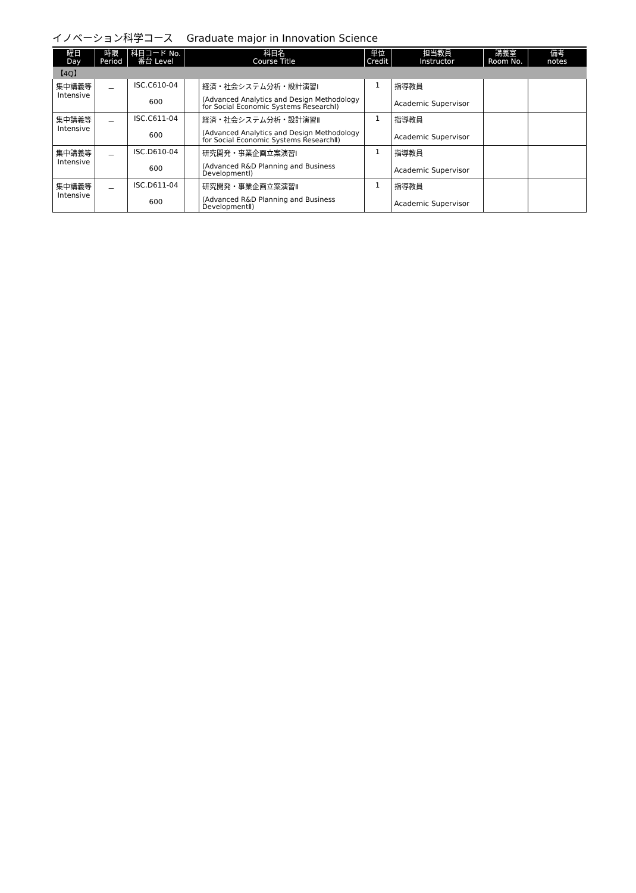イノベーション科学コース　 Graduate major in Innovation Science
| 曜日 Day | 時限 Period | 科目コード No. 番台 Level | 科目名 Course Title | | 単位 Credit | 担当教員 Instructor | 講義室 Room No. | 備考 notes |
| --- | --- | --- | --- | --- | --- | --- | --- | --- |
| 【4Q】 | | | | | | | | |
| 集中講義等 Intensive | － | ISC.C610-04 600 | | 経済・社会システム分析・設計演習Ⅰ (Advanced Analytics and Design Methodology for Social Economic Systems ResearchⅠ) | 1 | 指導教員 Academic Supervisor | | |
| 集中講義等 Intensive | － | ISC.C611-04 600 | | 経済・社会システム分析・設計演習Ⅱ (Advanced Analytics and Design Methodology for Social Economic Systems ResearchⅡ) | 1 | 指導教員 Academic Supervisor | | |
| 集中講義等 Intensive | － | ISC.D610-04 600 | | 研究開発・事業企画立案演習Ⅰ (Advanced R&D Planning and Business DevelopmentⅠ) | 1 | 指導教員 Academic Supervisor | | |
| 集中講義等 Intensive | － | ISC.D611-04 600 | | 研究開発・事業企画立案演習Ⅱ (Advanced R&D Planning and Business DevelopmentⅡ) | 1 | 指導教員 Academic Supervisor | | |